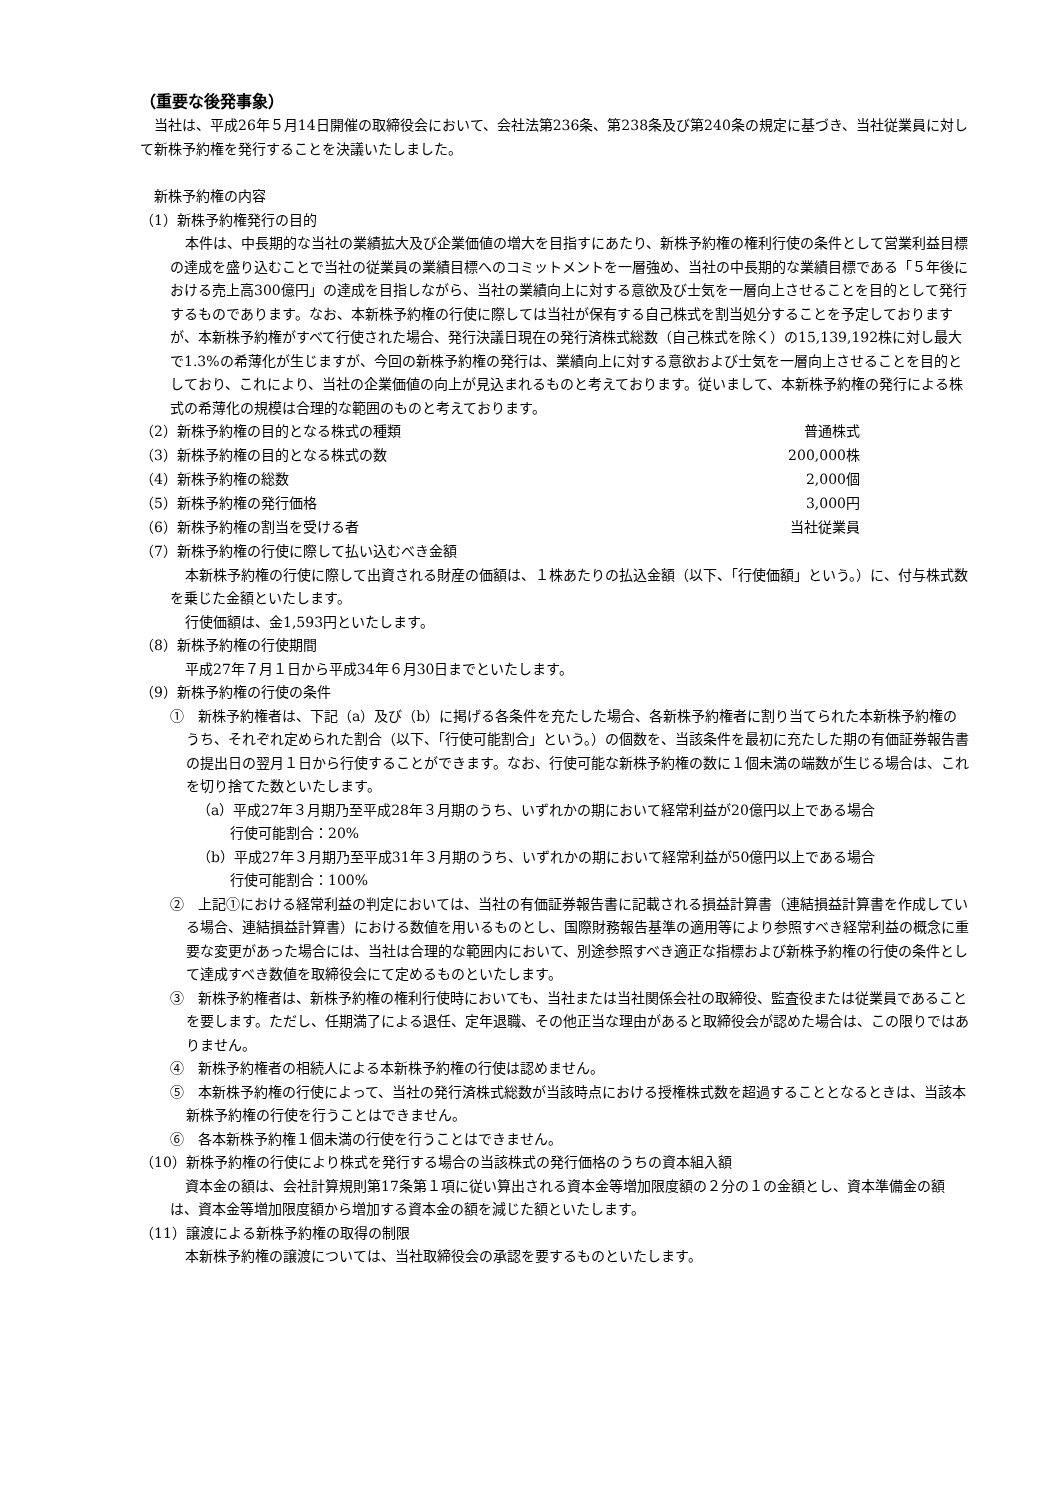（重要な後発事象）
当社は、平成26年５月14日開催の取締役会において、会社法第236条、第238条及び第240条の規定に基づき、当社従業員に対して新株予約権を発行することを決議いたしました。
新株予約権の内容
（1）新株予約権発行の目的
本件は、中長期的な当社の業績拡大及び企業価値の増大を目指すにあたり、新株予約権の権利行使の条件として営業利益目標の達成を盛り込むことで当社の従業員の業績目標へのコミットメントを一層強め、当社の中長期的な業績目標である「５年後における売上高300億円」の達成を目指しながら、当社の業績向上に対する意欲及び士気を一層向上させることを目的として発行するものであります。なお、本新株予約権の行使に際しては当社が保有する自己株式を割当処分することを予定しておりますが、本新株予約権がすべて行使された場合、発行決議日現在の発行済株式総数（自己株式を除く）の15,139,192株に対し最大で1.3%の希薄化が生じますが、今回の新株予約権の発行は、業績向上に対する意欲および士気を一層向上させることを目的としており、これにより、当社の企業価値の向上が見込まれるものと考えております。従いまして、本新株予約権の発行による株式の希薄化の規模は合理的な範囲のものと考えております。
| （2）新株予約権の目的となる株式の種類 | 普通株式 |
| （3）新株予約権の目的となる株式の数 | 200,000株 |
| （4）新株予約権の総数 | 2,000個 |
| （5）新株予約権の発行価格 | 3,000円 |
| （6）新株予約権の割当を受ける者 | 当社従業員 |
（7）新株予約権の行使に際して払い込むべき金額
本新株予約権の行使に際して出資される財産の価額は、１株あたりの払込金額（以下、「行使価額」という。）に、付与株式数を乗じた金額といたします。
行使価額は、金1,593円といたします。
（8）新株予約権の行使期間
平成27年７月１日から平成34年６月30日までといたします。
（9）新株予約権の行使の条件
①　新株予約権者は、下記（a）及び（b）に掲げる各条件を充たした場合、各新株予約権者に割り当てられた本新株予約権のうち、それぞれ定められた割合（以下、「行使可能割合」という。）の個数を、当該条件を最初に充たした期の有価証券報告書の提出日の翌月１日から行使することができます。なお、行使可能な新株予約権の数に１個未満の端数が生じる場合は、これを切り捨てた数といたします。
（a）平成27年３月期乃至平成28年３月期のうち、いずれかの期において経常利益が20億円以上である場合
行使可能割合：20%
（b）平成27年３月期乃至平成31年３月期のうち、いずれかの期において経常利益が50億円以上である場合
行使可能割合：100%
②　上記①における経常利益の判定においては、当社の有価証券報告書に記載される損益計算書（連結損益計算書を作成している場合、連結損益計算書）における数値を用いるものとし、国際財務報告基準の適用等により参照すべき経常利益の概念に重要な変更があった場合には、当社は合理的な範囲内において、別途参照すべき適正な指標および新株予約権の行使の条件として達成すべき数値を取締役会にて定めるものといたします。
③　新株予約権者は、新株予約権の権利行使時においても、当社または当社関係会社の取締役、監査役または従業員であることを要します。ただし、任期満了による退任、定年退職、その他正当な理由があると取締役会が認めた場合は、この限りではありません。
④　新株予約権者の相続人による本新株予約権の行使は認めません。
⑤　本新株予約権の行使によって、当社の発行済株式総数が当該時点における授権株式数を超過することとなるときは、当該本新株予約権の行使を行うことはできません。
⑥　各本新株予約権１個未満の行使を行うことはできません。
（10）新株予約権の行使により株式を発行する場合の当該株式の発行価格のうちの資本組入額
資本金の額は、会社計算規則第17条第１項に従い算出される資本金等増加限度額の２分の１の金額とし、資本準備金の額は、資本金等増加限度額から増加する資本金の額を減じた額といたします。
（11）譲渡による新株予約権の取得の制限
本新株予約権の譲渡については、当社取締役会の承認を要するものといたします。